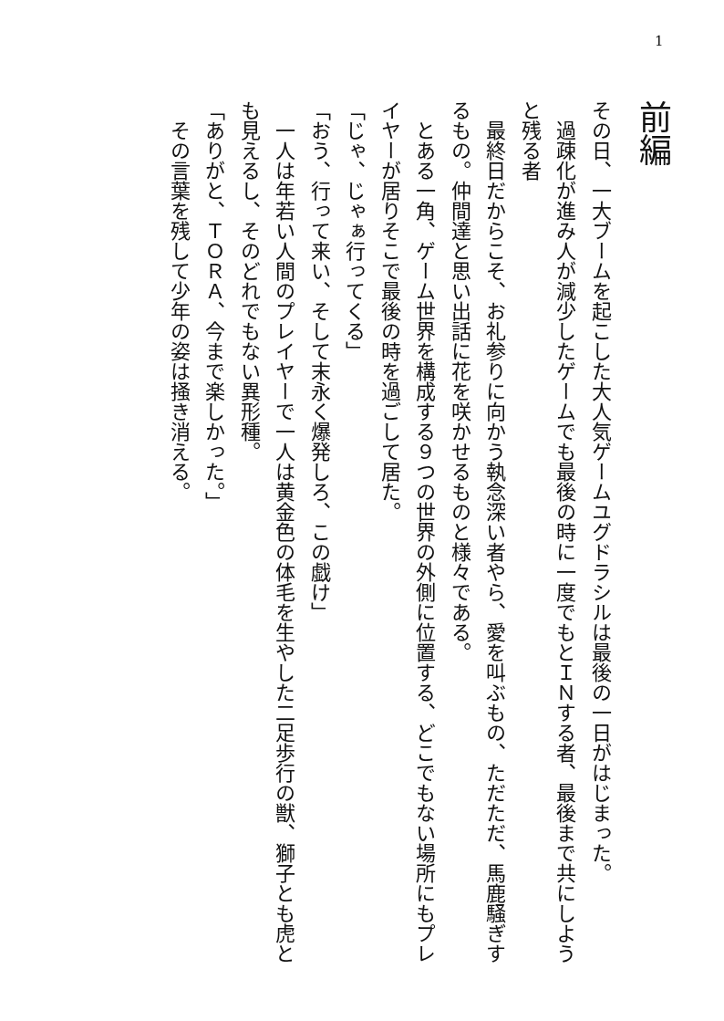1
前編
その日、一大ブームを起こした大人気ゲームユグドラシルは最後の一日がはじまった。
　過疎化が進み人が減少したゲームでも最後の時に一度でもとＩＮする者、最後まで共にしようと残る者
　最終日だからこそ、お礼参りに向かう執念深い者やら、愛を叫ぶもの、ただただ、馬鹿騒ぎするもの。仲間達と思い出話に花を咲かせるものと様々である。
　とある一角、ゲーム世界を構成する９つの世界の外側に位置する、どこでもない場所にもプレイヤーが居りそこで最後の時を過ごして居た。
「じゃ、じゃぁ行ってくる」
「おう、行って来い、そして末永く爆発しろ、この戯け」
　一人は年若い人間のプレイヤーで一人は黄金色の体毛を生やした二足歩行の獣、獅子とも虎とも見えるし、そのどれでもない異形種。
「ありがと、ＴＯＲＡ、今まで楽しかった。」
　その言葉を残して少年の姿は掻き消える。